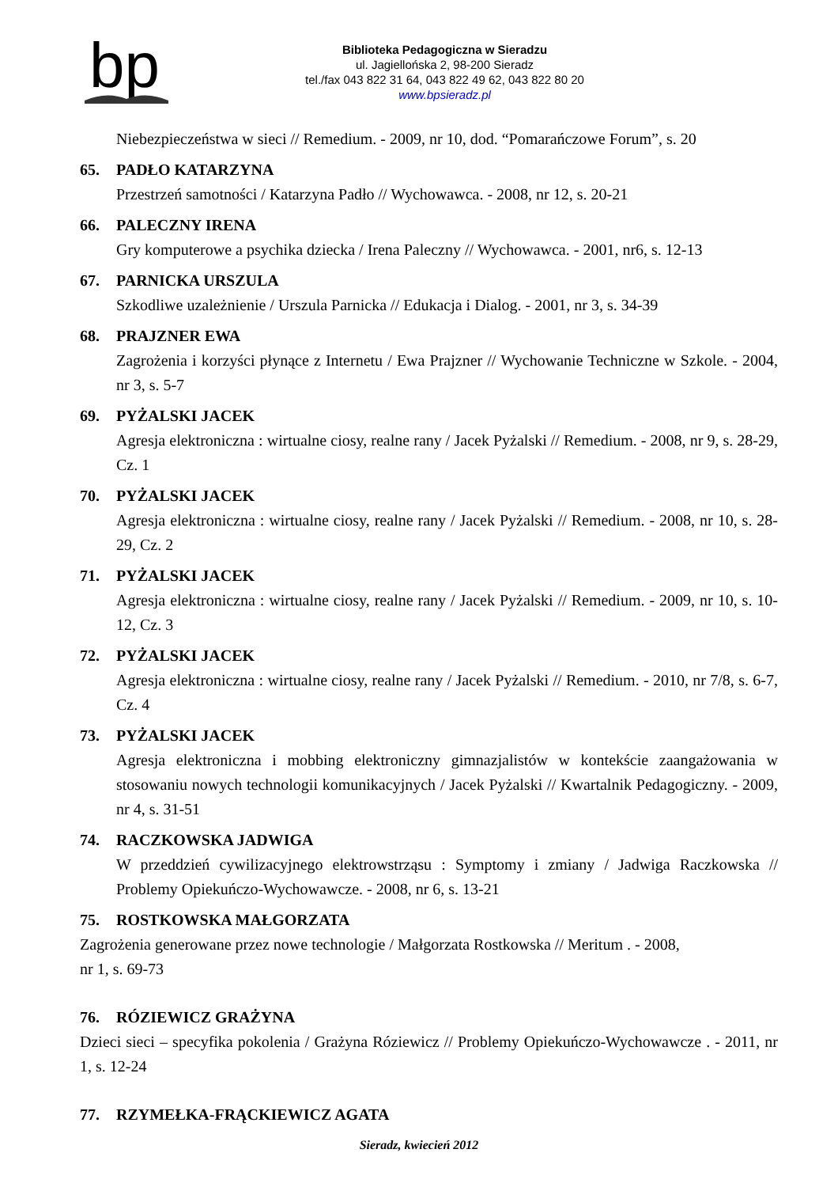bp
Biblioteka Pedagogiczna w Sieradzu
ul. Jagiellońska 2, 98-200 Sieradz
tel./fax 043 822 31 64, 043 822 49 62, 043 822 80 20
www.bpsieradz.pl
Niebezpieczeństwa w sieci // Remedium. - 2009, nr 10, dod. “Pomarańczowe Forum”, s. 20
65. PADŁO KATARZYNA
Przestrzeń samotności / Katarzyna Padło // Wychowawca. - 2008, nr 12, s. 20-21
66. PALECZNY IRENA
Gry komputerowe a psychika dziecka / Irena Paleczny // Wychowawca. - 2001, nr6, s. 12-13
67. PARNICKA URSZULA
Szkodliwe uzależnienie / Urszula Parnicka // Edukacja i Dialog. - 2001, nr 3, s. 34-39
68. PRAJZNER EWA
Zagrożenia i korzyści płynące z Internetu / Ewa Prajzner // Wychowanie Techniczne w Szkole. - 2004, nr 3, s. 5-7
69. PYŻALSKI JACEK
Agresja elektroniczna : wirtualne ciosy, realne rany / Jacek Pyżalski // Remedium. - 2008, nr 9, s. 28-29, Cz. 1
70. PYŻALSKI JACEK
Agresja elektroniczna : wirtualne ciosy, realne rany / Jacek Pyżalski // Remedium. - 2008, nr 10, s. 28-29, Cz. 2
71. PYŻALSKI JACEK
Agresja elektroniczna : wirtualne ciosy, realne rany / Jacek Pyżalski // Remedium. - 2009, nr 10, s. 10-12, Cz. 3
72. PYŻALSKI JACEK
Agresja elektroniczna : wirtualne ciosy, realne rany / Jacek Pyżalski // Remedium. - 2010, nr 7/8, s. 6-7, Cz. 4
73. PYŻALSKI JACEK
Agresja elektroniczna i mobbing elektroniczny gimnazjalistów w kontekście zaangażowania w stosowaniu nowych technologii komunikacyjnych / Jacek Pyżalski // Kwartalnik Pedagogiczny. - 2009, nr 4, s. 31-51
74. RACZKOWSKA JADWIGA
W przeddzień cywilizacyjnego elektrowstrząsu : Symptomy i zmiany / Jadwiga Raczkowska // Problemy Opiekuńczo-Wychowawcze. - 2008, nr 6, s. 13-21
75. ROSTKOWSKA MAŁGORZATA
Zagrożenia generowane przez nowe technologie / Małgorzata Rostkowska // Meritum . - 2008,
nr 1, s. 69-73
76. RÓZIEWICZ GRAŻYNA
Dzieci sieci – specyfika pokolenia / Grażyna Róziewicz // Problemy Opiekuńczo-Wychowawcze . - 2011, nr 1, s. 12-24
77. RZYMEŁKA-FRĄCKIEWICZ AGATA
Sieradz, kwiecień 2012